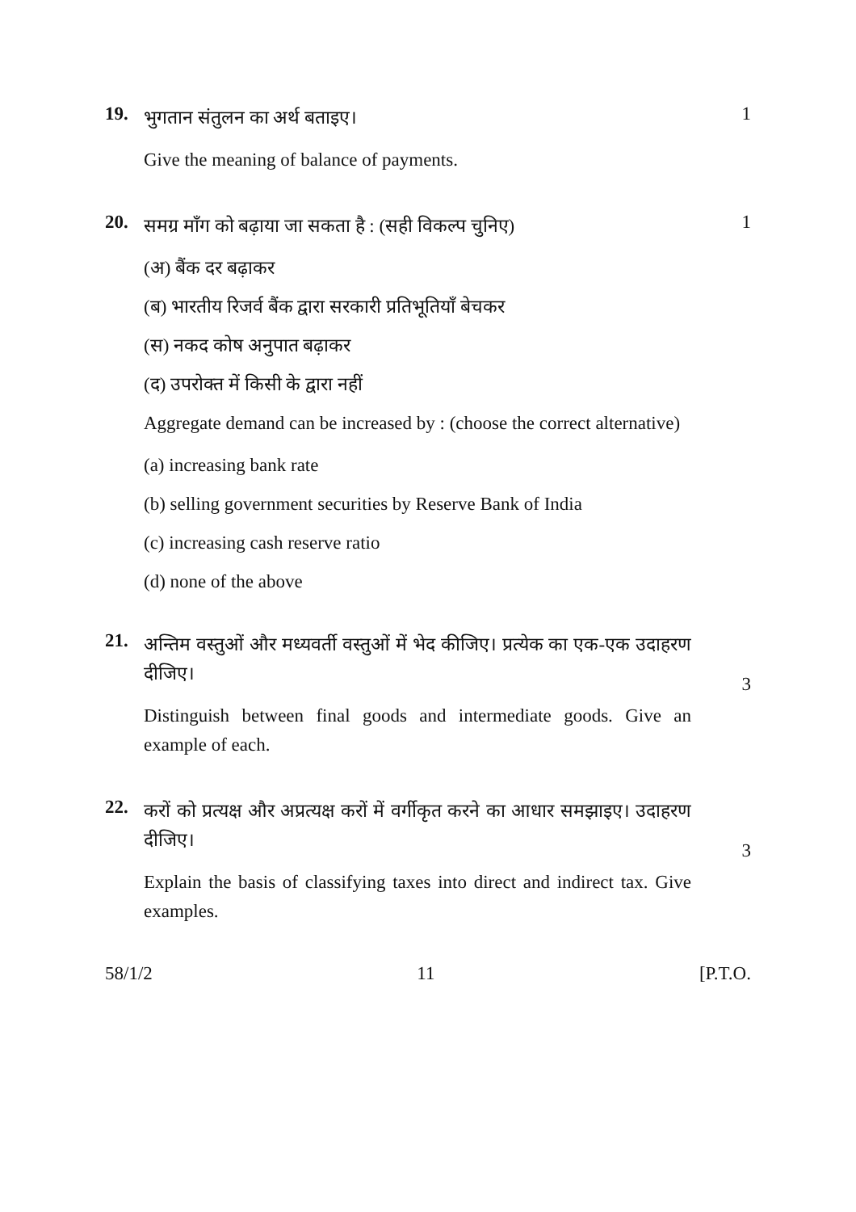19.
भुगतान संतुलन का अर्थ बताइए।
Give the meaning of balance of payments.
1
20.
समग्र माँग को बढ़ाया जा सकता है : (सही विकल्प चुनिए)
(अ) बैंक दर बढ़ाकर
(ब) भारतीय रिजर्व बैंक द्वारा सरकारी प्रतिभूतियाँ बेचकर
(स) नकद कोष अनुपात बढ़ाकर
(द) उपरोक्त में किसी के द्वारा नहीं
Aggregate demand can be increased by : (choose the correct alternative)
(a) increasing bank rate
(b) selling government securities by Reserve Bank of India
(c) increasing cash reserve ratio
(d) none of the above
1
21.
अन्तिम वस्तुओं और मध्यवर्ती वस्तुओं में भेद कीजिए। प्रत्येक का एक-एक उदाहरण दीजिए।
Distinguish between final goods and intermediate goods. Give an example of each.
3
22.
करों को प्रत्यक्ष और अप्रत्यक्ष करों में वर्गीकृत करने का आधार समझाइए। उदाहरण दीजिए।
Explain the basis of classifying taxes into direct and indirect tax. Give examples.
3
58/1/2 11 [P.T.O.